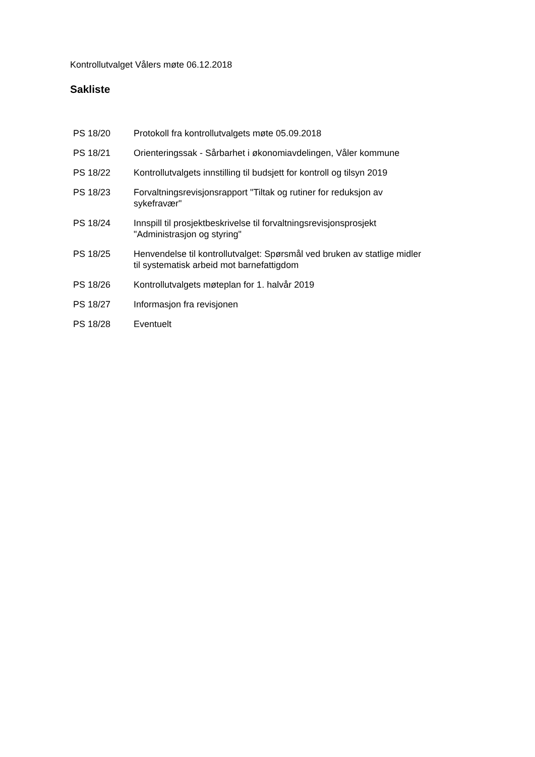Kontrollutvalget Vålers møte 06.12.2018
Sakliste
| PS 18/20 | Protokoll fra kontrollutvalgets møte 05.09.2018 |
| PS 18/21 | Orienteringssak - Sårbarhet i økonomiavdelingen, Våler kommune |
| PS 18/22 | Kontrollutvalgets innstilling til budsjett for kontroll og tilsyn 2019 |
| PS 18/23 | Forvaltningsrevisjonsrapport "Tiltak og rutiner for reduksjon av sykefravær" |
| PS 18/24 | Innspill til prosjektbeskrivelse til forvaltningsrevisjonsprosjekt "Administrasjon og styring" |
| PS 18/25 | Henvendelse til kontrollutvalget: Spørsmål ved bruken av statlige midler til systematisk arbeid mot barnefattigdom |
| PS 18/26 | Kontrollutvalgets møteplan for 1. halvår 2019 |
| PS 18/27 | Informasjon fra revisjonen |
| PS 18/28 | Eventuelt |